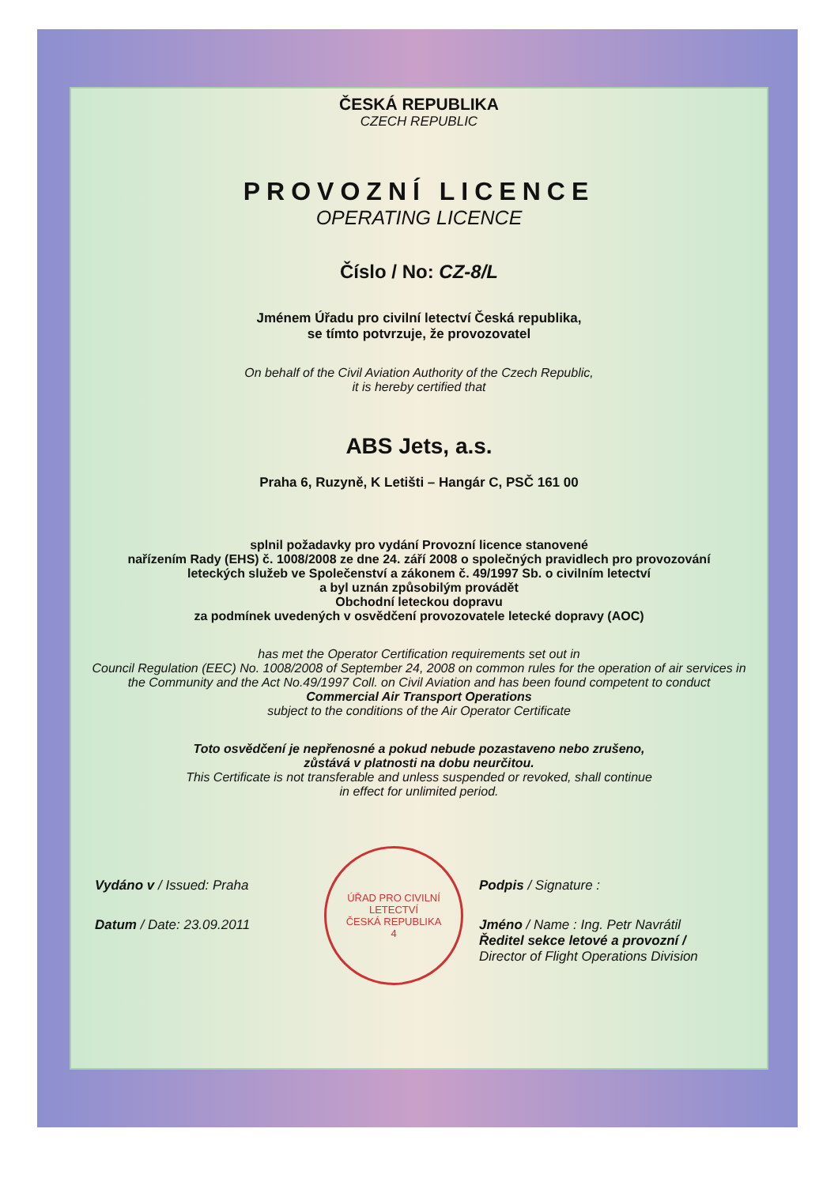ČESKÁ REPUBLIKA
CZECH REPUBLIC
PROVOZNÍ LICENCE
OPERATING LICENCE
Číslo / No: CZ-8/L
Jménem Úřadu pro civilní letectví Česká republika,
se tímto potvrzuje, že provozovatel
On behalf of the Civil Aviation Authority of the Czech Republic,
it is hereby certified that
ABS Jets, a.s.
Praha 6, Ruzyně, K Letišti – Hangár C, PSČ 161 00
splnil požadavky pro vydání Provozní licence stanovené
nařízením Rady (EHS) č. 1008/2008 ze dne 24. září 2008 o společných pravidlech pro provozování leteckých služeb ve Společenství a zákonem č. 49/1997 Sb. o civilním letectví
a byl uznán způsobilým provádět
Obchodní leteckou dopravu
za podmínek uvedených v osvědčení provozovatele letecké dopravy (AOC)
has met the Operator Certification requirements set out in
Council Regulation (EEC) No. 1008/2008 of September 24, 2008 on common rules for the operation of air services in the Community and the Act No.49/1997 Coll. on Civil Aviation and has been found competent to conduct
Commercial Air Transport Operations
subject to the conditions of the Air Operator Certificate
Toto osvědčení je nepřenosné a pokud nebude pozastaveno nebo zrušeno,
zůstává v platnosti na dobu neurčitou.
This Certificate is not transferable and unless suspended or revoked, shall continue
in effect for unlimited period.
Vydáno v / Issued: Praha
Datum / Date: 23.09.2011
ÚŘAD PRO CIVILNÍ LETECTVÍ
ČESKÁ REPUBLIKA
4
Podpis / Signature :
Jméno / Name : Ing. Petr Navrátil
Ředitel sekce letové a provozní /
Director of Flight Operations Division